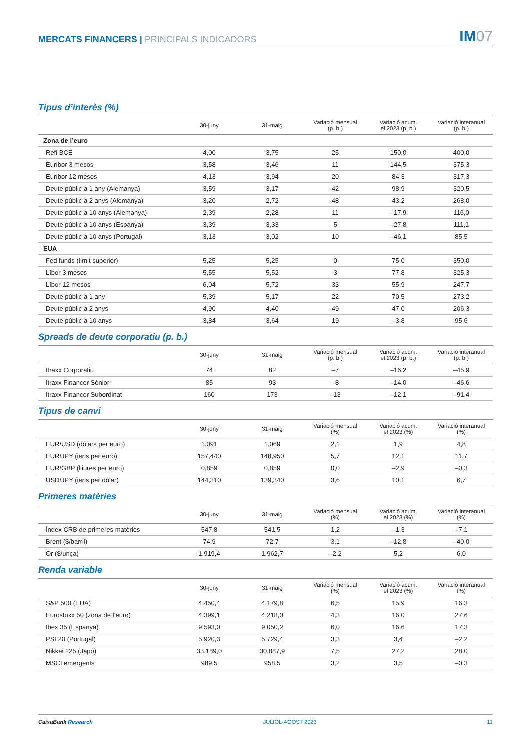MERCATS FINANCERS | PRINCIPALS INDICADORS
IM07
Tipus d’interès (%)
| | 30-juny | 31-maig | Variació mensual (p. b.) | Variació acum. el 2023 (p. b.) | Variació interanual (p. b.) |
| --- | --- | --- | --- | --- | --- |
| Zona de l’euro | | | | | |
| Refi BCE | 4,00 | 3,75 | 25 | 150,0 | 400,0 |
| Euríbor 3 mesos | 3,58 | 3,46 | 11 | 144,5 | 375,3 |
| Euríbor 12 mesos | 4,13 | 3,94 | 20 | 84,3 | 317,3 |
| Deute públic a 1 any (Alemanya) | 3,59 | 3,17 | 42 | 98,9 | 320,5 |
| Deute públic a 2 anys (Alemanya) | 3,20 | 2,72 | 48 | 43,2 | 268,0 |
| Deute públic a 10 anys (Alemanya) | 2,39 | 2,28 | 11 | –17,9 | 116,0 |
| Deute públic a 10 anys (Espanya) | 3,39 | 3,33 | 5 | –27,8 | 111,1 |
| Deute públic a 10 anys (Portugal) | 3,13 | 3,02 | 10 | –46,1 | 85,5 |
| EUA | | | | | |
| Fed funds (límit superior) | 5,25 | 5,25 | 0 | 75,0 | 350,0 |
| Líbor 3 mesos | 5,55 | 5,52 | 3 | 77,8 | 325,3 |
| Líbor 12 mesos | 6,04 | 5,72 | 33 | 55,9 | 247,7 |
| Deute públic a 1 any | 5,39 | 5,17 | 22 | 70,5 | 273,2 |
| Deute públic a 2 anys | 4,90 | 4,40 | 49 | 47,0 | 206,3 |
| Deute públic a 10 anys | 3,84 | 3,64 | 19 | –3,8 | 95,6 |
Spreads de deute corporatiu (p. b.)
| | 30-juny | 31-maig | Variació mensual (p. b.) | Variació acum. el 2023 (p. b.) | Variació interanual (p. b.) |
| --- | --- | --- | --- | --- | --- |
| Itraxx Corporatiu | 74 | 82 | –7 | –16,2 | –45,9 |
| Itraxx Financer Sènior | 85 | 93 | –8 | –14,0 | –46,6 |
| Itraxx Financer Subordinat | 160 | 173 | –13 | –12,1 | –91,4 |
Tipus de canvi
| | 30-juny | 31-maig | Variació mensual (%) | Variació acum. el 2023 (%) | Variació interanual (%) |
| --- | --- | --- | --- | --- | --- |
| EUR/USD (dòlars per euro) | 1,091 | 1,069 | 2,1 | 1,9 | 4,8 |
| EUR/JPY (iens per euro) | 157,440 | 148,950 | 5,7 | 12,1 | 11,7 |
| EUR/GBP (lliures per euro) | 0,859 | 0,859 | 0,0 | –2,9 | –0,3 |
| USD/JPY (iens per dòlar) | 144,310 | 139,340 | 3,6 | 10,1 | 6,7 |
Primeres matèries
| | 30-juny | 31-maig | Variació mensual (%) | Variació acum. el 2023 (%) | Variació interanual (%) |
| --- | --- | --- | --- | --- | --- |
| Índex CRB de primeres matèries | 547,8 | 541,5 | 1,2 | –1,3 | –7,1 |
| Brent ($/barril) | 74,9 | 72,7 | 3,1 | –12,8 | –40,0 |
| Or ($/unça) | 1.919,4 | 1.962,7 | –2,2 | 5,2 | 6,0 |
Renda variable
| | 30-juny | 31-maig | Variació mensual (%) | Variació acum. el 2023 (%) | Variació interanual (%) |
| --- | --- | --- | --- | --- | --- |
| S&P 500 (EUA) | 4.450,4 | 4.179,8 | 6,5 | 15,9 | 16,3 |
| Eurostoxx 50 (zona de l’euro) | 4.399,1 | 4.218,0 | 4,3 | 16,0 | 27,6 |
| Ibex 35 (Espanya) | 9.593,0 | 9.050,2 | 6,0 | 16,6 | 17,3 |
| PSI 20 (Portugal) | 5.920,3 | 5.729,4 | 3,3 | 3,4 | –2,2 |
| Nikkei 225 (Japó) | 33.189,0 | 30.887,9 | 7,5 | 27,2 | 28,0 |
| MSCI emergents | 989,5 | 958,5 | 3,2 | 3,5 | –0,3 |
CaixaBank Research JULIOL-AGOST 2023 11